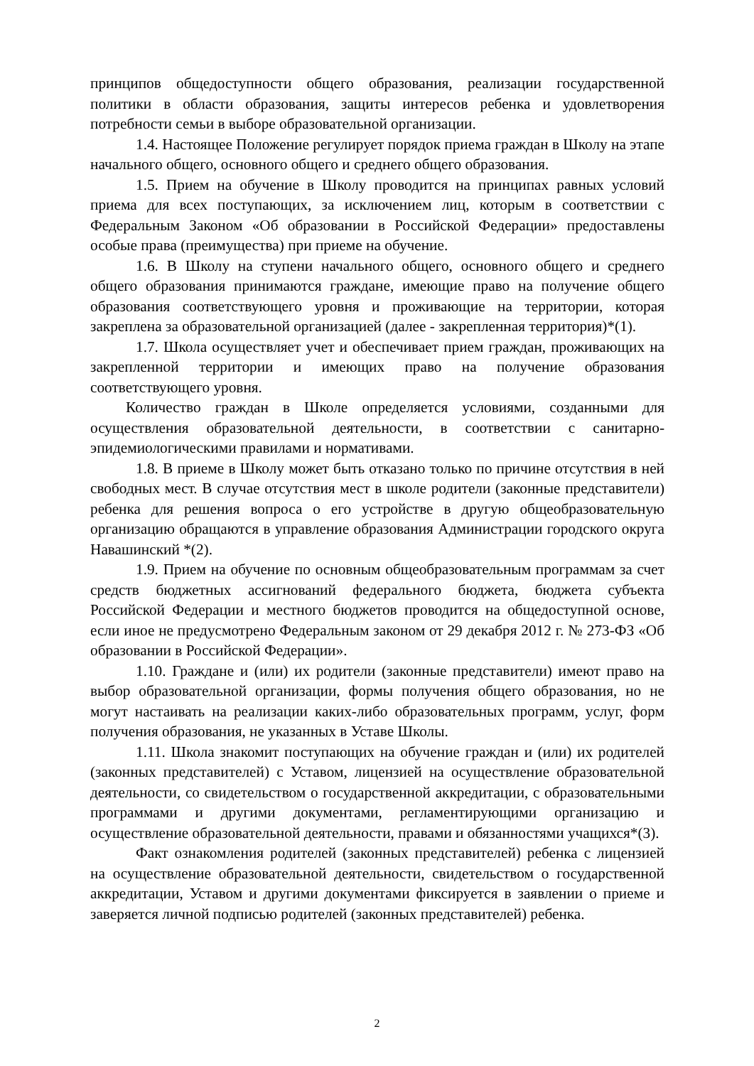принципов общедоступности общего образования, реализации государственной политики в области образования, защиты интересов ребенка и удовлетворения потребности семьи в выборе образовательной организации.
1.4. Настоящее Положение регулирует порядок приема граждан в Школу на этапе начального общего, основного общего и среднего общего образования.
1.5. Прием на обучение в Школу проводится на принципах равных условий приема для всех поступающих, за исключением лиц, которым в соответствии с Федеральным Законом «Об образовании в Российской Федерации» предоставлены особые права (преимущества) при приеме на обучение.
1.6. В Школу на ступени начального общего, основного общего и среднего общего образования принимаются граждане, имеющие право на получение общего образования соответствующего уровня и проживающие на территории, которая закреплена за образовательной организацией (далее - закрепленная территория)*(1).
1.7. Школа осуществляет учет и обеспечивает прием граждан, проживающих на закрепленной территории и имеющих право на получение образования соответствующего уровня.
Количество граждан в Школе определяется условиями, созданными для осуществления образовательной деятельности, в соответствии с санитарно-эпидемиологическими правилами и нормативами.
1.8. В приеме в Школу может быть отказано только по причине отсутствия в ней свободных мест. В случае отсутствия мест в школе родители (законные представители) ребенка для решения вопроса о его устройстве в другую общеобразовательную организацию обращаются в управление образования Администрации городского округа Навашинский *(2).
1.9. Прием на обучение по основным общеобразовательным программам за счет средств бюджетных ассигнований федерального бюджета, бюджета субъекта Российской Федерации и местного бюджетов проводится на общедоступной основе, если иное не предусмотрено Федеральным законом от 29 декабря 2012 г. № 273-ФЗ «Об образовании в Российской Федерации».
1.10. Граждане и (или) их родители (законные представители) имеют право на выбор образовательной организации, формы получения общего образования, но не могут настаивать на реализации каких-либо образовательных программ, услуг, форм получения образования, не указанных в Уставе Школы.
1.11. Школа знакомит поступающих на обучение граждан и (или) их родителей (законных представителей) с Уставом, лицензией на осуществление образовательной деятельности, со свидетельством о государственной аккредитации, с образовательными программами и другими документами, регламентирующими организацию и осуществление образовательной деятельности, правами и обязанностями учащихся*(3).
Факт ознакомления родителей (законных представителей) ребенка с лицензией на осуществление образовательной деятельности, свидетельством о государственной аккредитации, Уставом и другими документами фиксируется в заявлении о приеме и заверяется личной подписью родителей (законных представителей) ребенка.
2